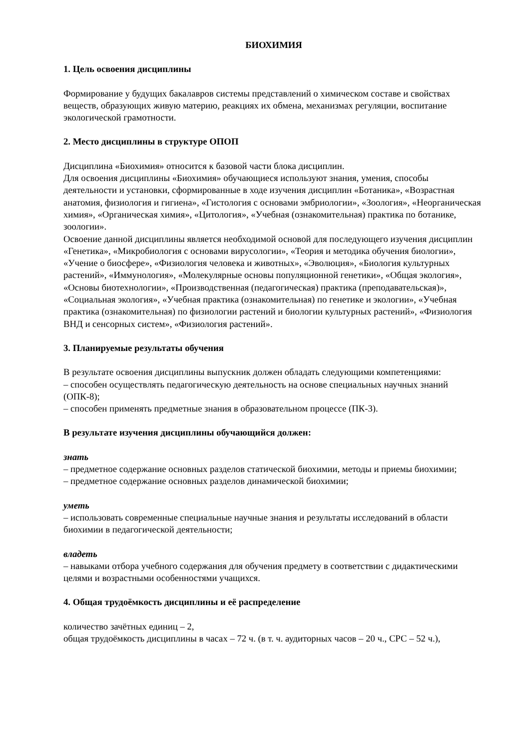БИОХИМИЯ
1. Цель освоения дисциплины
Формирование у будущих бакалавров системы представлений о химическом составе и свойствах веществ, образующих живую материю, реакциях их обмена, механизмах регуляции, воспитание экологической грамотности.
2. Место дисциплины в структуре ОПОП
Дисциплина «Биохимия» относится к базовой части блока дисциплин.
Для освоения дисциплины «Биохимия» обучающиеся используют знания, умения, способы деятельности и установки, сформированные в ходе изучения дисциплин «Ботаника», «Возрастная анатомия, физиология и гигиена», «Гистология с основами эмбриологии», «Зоология», «Неорганическая химия», «Органическая химия», «Цитология», «Учебная (ознакомительная) практика по ботанике, зоологии».
Освоение данной дисциплины является необходимой основой для последующего изучения дисциплин «Генетика», «Микробиология с основами вирусологии», «Теория и методика обучения биологии», «Учение о биосфере», «Физиология человека и животных», «Эволюция», «Биология культурных растений», «Иммунология», «Молекулярные основы популяционной генетики», «Общая экология», «Основы биотехнологии», «Производственная (педагогическая) практика (преподавательская)», «Социальная экология», «Учебная практика (ознакомительная) по генетике и экологии», «Учебная практика (ознакомительная) по физиологии растений и биологии культурных растений», «Физиология ВНД и сенсорных систем», «Физиология растений».
3. Планируемые результаты обучения
В результате освоения дисциплины выпускник должен обладать следующими компетенциями:
– способен осуществлять педагогическую деятельность на основе специальных научных знаний (ОПК-8);
– способен применять предметные знания в образовательном процессе (ПК-3).
В результате изучения дисциплины обучающийся должен:
знать
– предметное содержание основных разделов статической биохимии, методы и приемы биохимии;
– предметное содержание основных разделов динамической биохимии;
уметь
– использовать современные специальные научные знания и результаты исследований в области биохимии в педагогической деятельности;
владеть
– навыками отбора учебного содержания для обучения предмету в соответствии с дидактическими целями и возрастными особенностями учащихся.
4. Общая трудоёмкость дисциплины и её распределение
количество зачётных единиц – 2,
общая трудоёмкость дисциплины в часах – 72 ч. (в т. ч. аудиторных часов – 20 ч., СРС – 52 ч.),